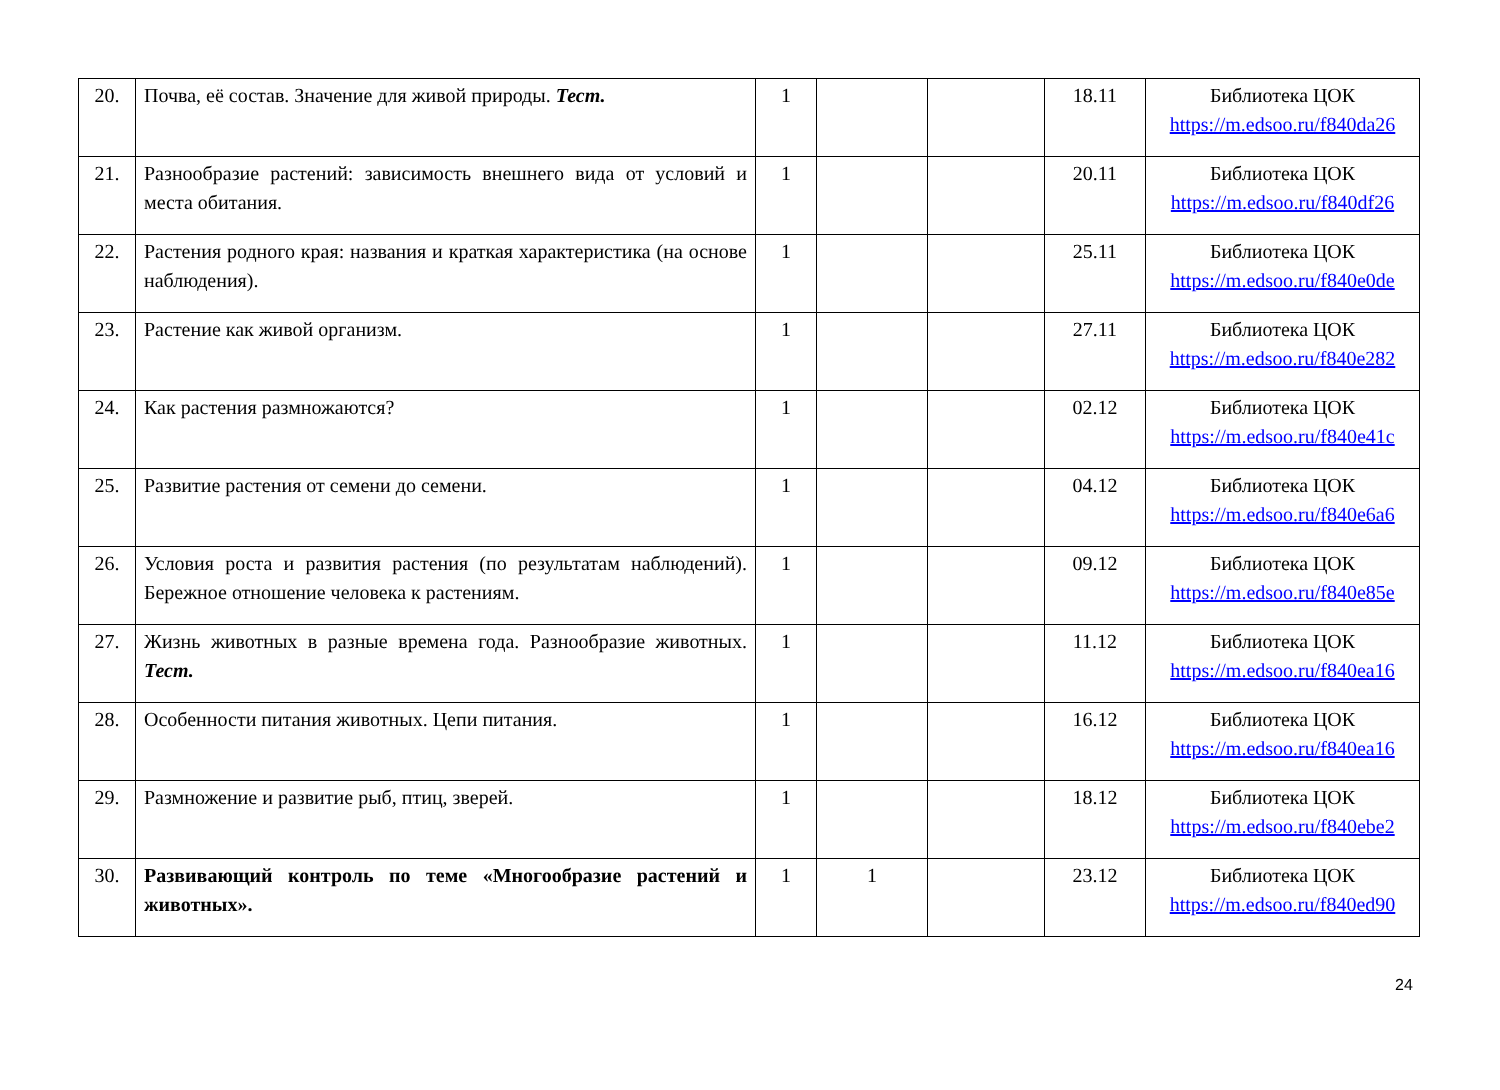| 20. | Почва, её состав. Значение для живой природы. Тест. | 1 | | | 18.11 | Библиотека ЦОК https://m.edsoo.ru/f840da26 |
| 21. | Разнообразие растений: зависимость внешнего вида от условий и места обитания. | 1 | | | 20.11 | Библиотека ЦОК https://m.edsoo.ru/f840df26 |
| 22. | Растения родного края: названия и краткая характеристика (на основе наблюдения). | 1 | | | 25.11 | Библиотека ЦОК https://m.edsoo.ru/f840e0de |
| 23. | Растение как живой организм. | 1 | | | 27.11 | Библиотека ЦОК https://m.edsoo.ru/f840e282 |
| 24. | Как растения размножаются? | 1 | | | 02.12 | Библиотека ЦОК https://m.edsoo.ru/f840e41c |
| 25. | Развитие растения от семени до семени. | 1 | | | 04.12 | Библиотека ЦОК https://m.edsoo.ru/f840e6a6 |
| 26. | Условия роста и развития растения (по результатам наблюдений). Бережное отношение человека к растениям. | 1 | | | 09.12 | Библиотека ЦОК https://m.edsoo.ru/f840e85e |
| 27. | Жизнь животных в разные времена года. Разнообразие животных. Тест. | 1 | | | 11.12 | Библиотека ЦОК https://m.edsoo.ru/f840ea16 |
| 28. | Особенности питания животных. Цепи питания. | 1 | | | 16.12 | Библиотека ЦОК https://m.edsoo.ru/f840ea16 |
| 29. | Размножение и развитие рыб, птиц, зверей. | 1 | | | 18.12 | Библиотека ЦОК https://m.edsoo.ru/f840ebe2 |
| 30. | Развивающий контроль по теме «Многообразие растений и животных». | 1 | 1 | | 23.12 | Библиотека ЦОК https://m.edsoo.ru/f840ed90 |
24